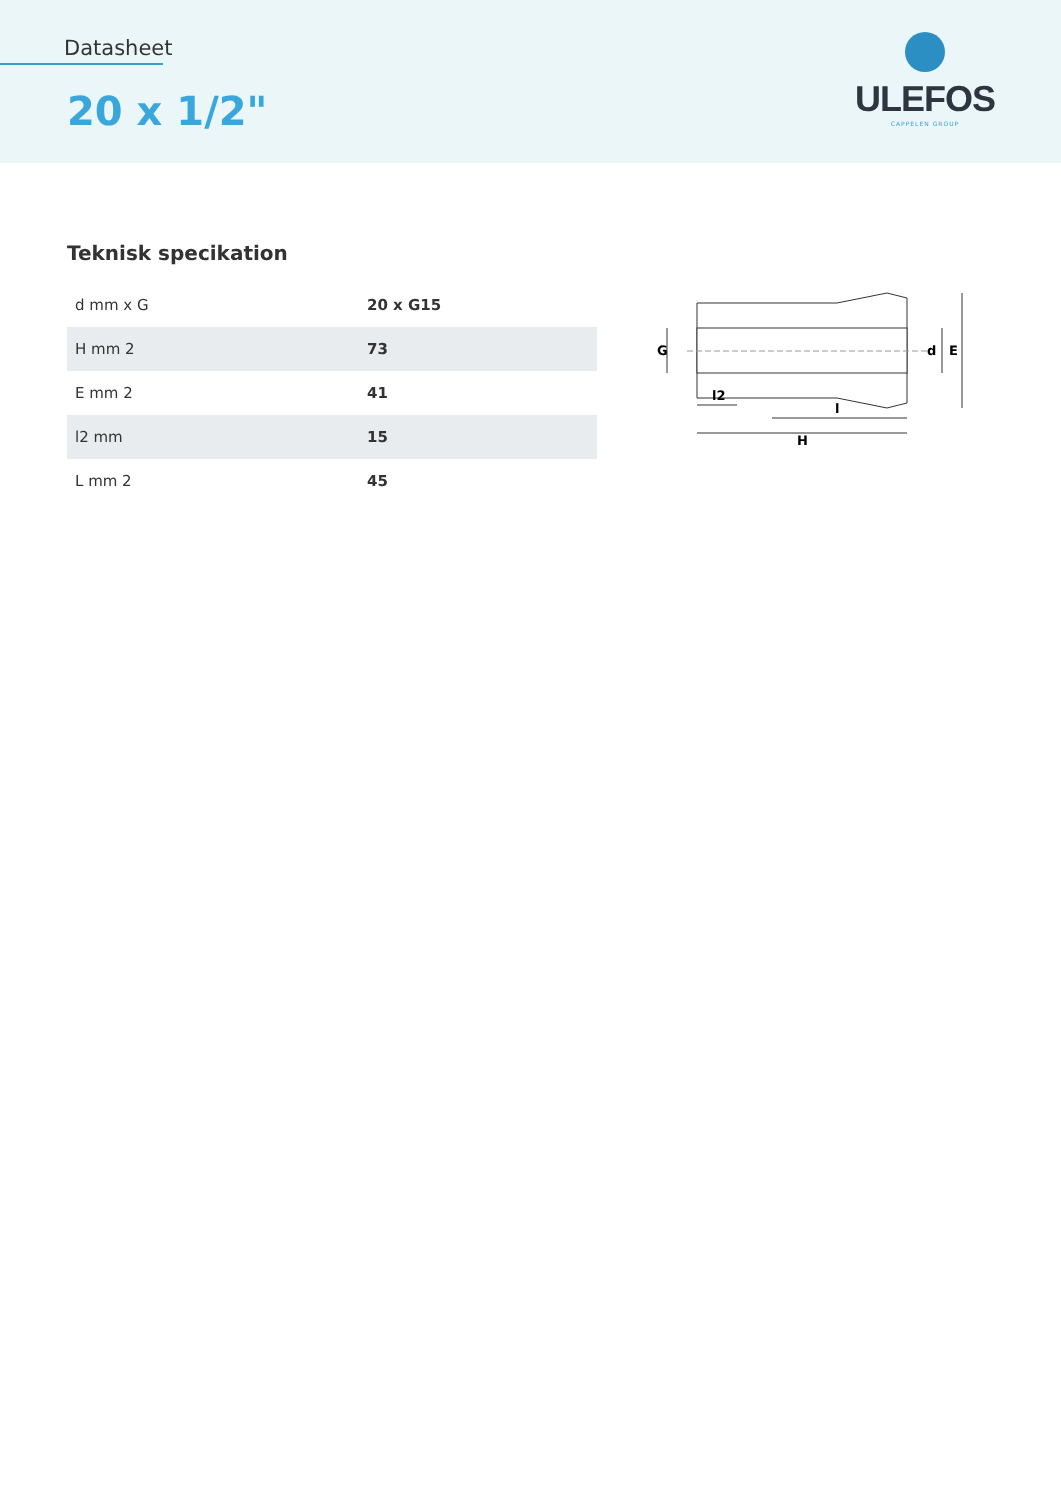Datasheet
20 x 1/2"
ULEFOS
CAPPELEN GROUP
Teknisk specikation
| d mm x G | 20 x G15 |
| H mm 2 | 73 |
| E mm 2 | 41 |
| l2 mm | 15 |
| L mm 2 | 45 |
G
d
E
l2
l
H